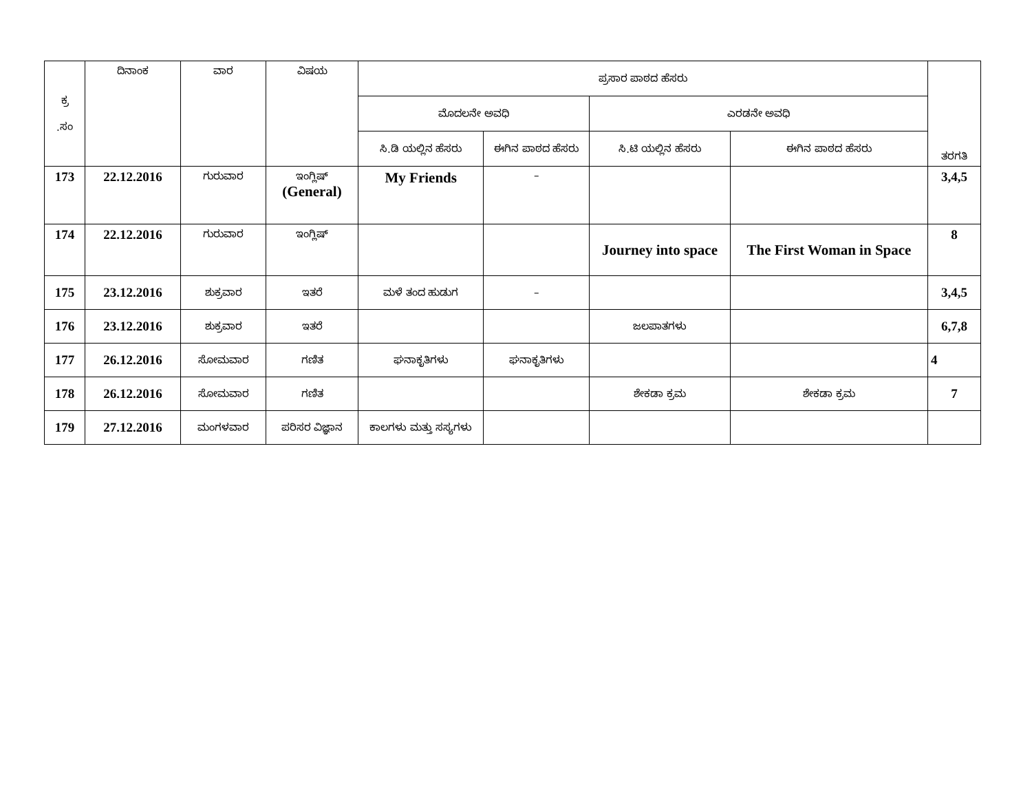| ಕ್ರ .ಸಂ | ದಿನಾಂಕ | ವಾರ | ವಿಷಯ | ಪ್ರಸಾರ ಪಾಠದ ಹೆಸರು | | | | ತರಗತಿ |
| --- | --- | --- | --- | --- | --- | --- | --- | --- |
| | | | | ಮೊದಲನೇ ಅವಧಿ | | ಎರಡನೇ ಅವಧಿ | | |
| | | | | ಸಿ.ಡಿ ಯಲ್ಲಿನ ಹೆಸರು | ಈಗಿನ ಪಾಠದ ಹೆಸರು | ಸಿ.ಟಿ ಯಲ್ಲಿನ ಹೆಸರು | ಈಗಿನ ಪಾಠದ ಹೆಸರು | |
| 173 | 22.12.2016 | ಗುರುವಾರ | ಇಂಗ್ಲಿಷ್ (General) | My Friends | – | | | 3,4,5 |
| 174 | 22.12.2016 | ಗುರುವಾರ | ಇಂಗ್ಲಿಷ್ | | | Journey into space | The First Woman in Space | 8 |
| 175 | 23.12.2016 | ಶುಕ್ರವಾರ | ಇತರೆ | ಮಳೆ ತಂದ ಹುಡುಗ | – | | | 3,4,5 |
| 176 | 23.12.2016 | ಶುಕ್ರವಾರ | ಇತರೆ | | | ಜಲಪಾತಗಳು | | 6,7,8 |
| 177 | 26.12.2016 | ಸೋಮವಾರ | ಗಣಿತ | ಘನಾಕೃತಿಗಳು | ಘನಾಕೃತಿಗಳು | | | 4 |
| 178 | 26.12.2016 | ಸೋಮವಾರ | ಗಣಿತ | | | ಶೇಕಡಾ ಕ್ರಮ | ಶೇಕಡಾ ಕ್ರಮ | 7 |
| 179 | 27.12.2016 | ಮಂಗಳವಾರ | ಪರಿಸರ ವಿಜ್ಞಾನ | ಕಾಲಗಳು ಮತ್ತು ಸಸ್ಯಗಳು | | | | |